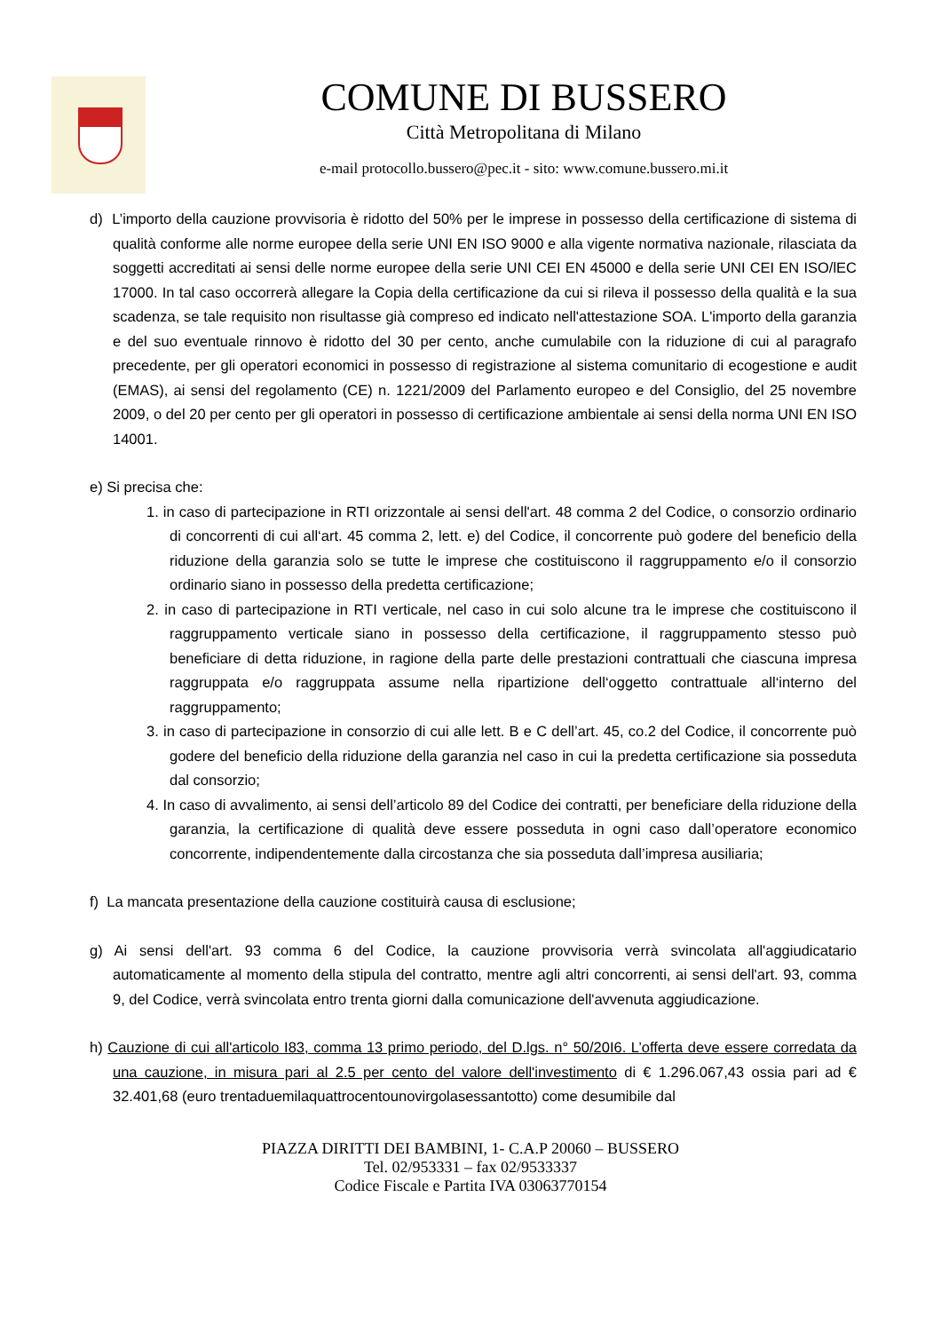COMUNE DI BUSSERO
Città Metropolitana di Milano
e-mail protocollo.bussero@pec.it - sito: www.comune.bussero.mi.it
d) L’importo della cauzione provvisoria è ridotto del 50% per le imprese in possesso della certificazione di sistema di qualità conforme alle norme europee della serie UNI EN ISO 9000 e alla vigente normativa nazionale, rilasciata da soggetti accreditati ai sensi delle norme europee della serie UNI CEI EN 45000 e della serie UNI CEI EN ISO/lEC 17000. In tal caso occorrerà allegare la Copia della certificazione da cui si rileva il possesso della qualità e la sua scadenza, se tale requisito non risultasse già compreso ed indicato nell'attestazione SOA. L'importo della garanzia e del suo eventuale rinnovo è ridotto del 30 per cento, anche cumulabile con la riduzione di cui al paragrafo precedente, per gli operatori economici in possesso di registrazione al sistema comunitario di ecogestione e audit (EMAS), ai sensi del regolamento (CE) n. 1221/2009 del Parlamento europeo e del Consiglio, del 25 novembre 2009, o del 20 per cento per gli operatori in possesso di certificazione ambientale ai sensi della norma UNI EN ISO 14001.
e) Si precisa che:
1. in caso di partecipazione in RTI orizzontale ai sensi dell'art. 48 comma 2 del Codice, o consorzio ordinario di concorrenti di cui all‘art. 45 comma 2, lett. e) del Codice, il concorrente può godere del beneficio della riduzione della garanzia solo se tutte le imprese che costituiscono il raggruppamento e/o il consorzio ordinario siano in possesso della predetta certificazione;
2. in caso di partecipazione in RTI verticale, nel caso in cui solo alcune tra le imprese che costituiscono il raggruppamento verticale siano in possesso della certificazione, il raggruppamento stesso può beneficiare di detta riduzione, in ragione della parte delle prestazioni contrattuali che ciascuna impresa raggruppata e/o raggruppata assume nella ripartizione dell‘oggetto contrattuale all‘interno del raggruppamento;
3. in caso di partecipazione in consorzio di cui alle lett. B e C dell’art. 45, co.2 del Codice, il concorrente può godere del beneficio della riduzione della garanzia nel caso in cui la predetta certificazione sia posseduta dal consorzio;
4. In caso di avvalimento, ai sensi dell’articolo 89 del Codice dei contratti, per beneficiare della riduzione della garanzia, la certificazione di qualità deve essere posseduta in ogni caso dall’operatore economico concorrente, indipendentemente dalla circostanza che sia posseduta dall’impresa ausiliaria;
f) La mancata presentazione della cauzione costituirà causa di esclusione;
g) Ai sensi dell'art. 93 comma 6 del Codice, la cauzione provvisoria verrà svincolata all'aggiudicatario automaticamente al momento della stipula del contratto, mentre agli altri concorrenti, ai sensi dell'art. 93, comma 9, del Codice, verrà svincolata entro trenta giorni dalla comunicazione dell'avvenuta aggiudicazione.
h) Cauzione di cui all'articolo I83, comma 13 primo periodo, del D.lgs. n° 50/20I6. L’offerta deve essere corredata da una cauzione, in misura pari al 2.5 per cento del valore dell'investimento di € 1.296.067,43 ossia pari ad € 32.401,68 (euro trentaduemilaquattrocentounovirgolasessantotto) come desumibile dal
PIAZZA DIRITTI DEI BAMBINI, 1- C.A.P 20060 – BUSSERO
Tel. 02/953331 – fax 02/9533337
Codice Fiscale e Partita IVA 03063770154